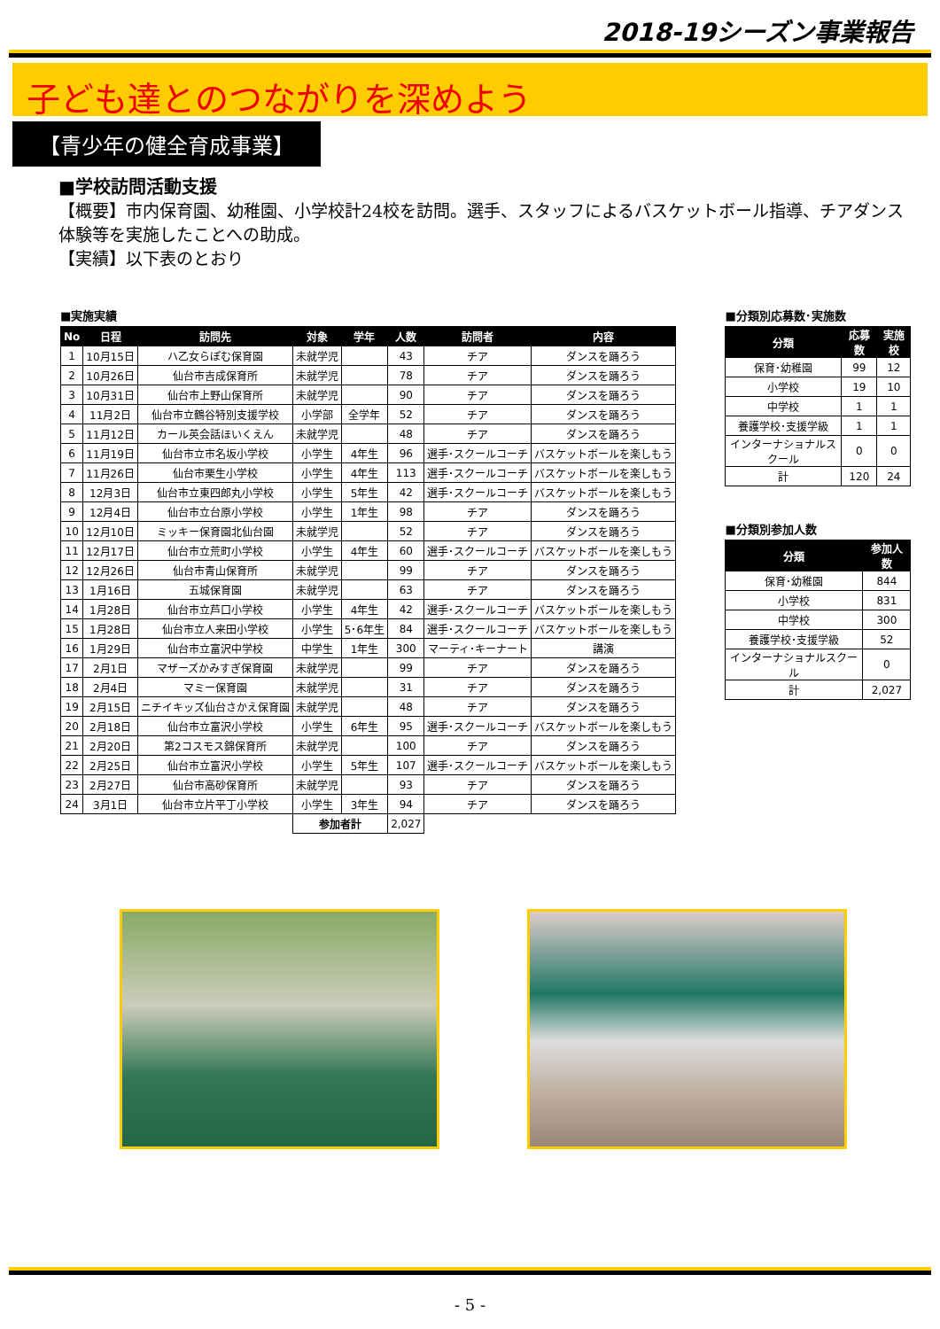2018-19シーズン事業報告
子ども達とのつながりを深めよう
【青少年の健全育成事業】
■学校訪問活動支援
【概要】市内保育園、幼稚園、小学校計24校を訪問。選手、スタッフによるバスケットボール指導、チアダンス体験等を実施したことへの助成。
【実績】以下表のとおり
■実施実績
| No | 日程 | 訪問先 | 対象 | 学年 | 人数 | 訪問者 | 内容 |
| --- | --- | --- | --- | --- | --- | --- | --- |
| 1 | 10月15日 | ハ乙女らぽむ保育園 | 未就学児 | | 43 | チア | ダンスを踊ろう |
| 2 | 10月26日 | 仙台市吉成保育所 | 未就学児 | | 78 | チア | ダンスを踊ろう |
| 3 | 10月31日 | 仙台市上野山保育所 | 未就学児 | | 90 | チア | ダンスを踊ろう |
| 4 | 11月2日 | 仙台市立鶴谷特別支援学校 | 小学部 | 全学年 | 52 | チア | ダンスを踊ろう |
| 5 | 11月12日 | カール英会話ほいくえん | 未就学児 | | 48 | チア | ダンスを踊ろう |
| 6 | 11月19日 | 仙台市立市名坂小学校 | 小学生 | 4年生 | 96 | 選手･スクールコーチ | バスケットボールを楽しもう |
| 7 | 11月26日 | 仙台市栗生小学校 | 小学生 | 4年生 | 113 | 選手･スクールコーチ | バスケットボールを楽しもう |
| 8 | 12月3日 | 仙台市立東四郎丸小学校 | 小学生 | 5年生 | 42 | 選手･スクールコーチ | バスケットボールを楽しもう |
| 9 | 12月4日 | 仙台市立台原小学校 | 小学生 | 1年生 | 98 | チア | ダンスを踊ろう |
| 10 | 12月10日 | ミッキー保育園北仙台園 | 未就学児 | | 52 | チア | ダンスを踊ろう |
| 11 | 12月17日 | 仙台市立荒町小学校 | 小学生 | 4年生 | 60 | 選手･スクールコーチ | バスケットボールを楽しもう |
| 12 | 12月26日 | 仙台市青山保育所 | 未就学児 | | 99 | チア | ダンスを踊ろう |
| 13 | 1月16日 | 五城保育園 | 未就学児 | | 63 | チア | ダンスを踊ろう |
| 14 | 1月28日 | 仙台市立芦口小学校 | 小学生 | 4年生 | 42 | 選手･スクールコーチ | バスケットボールを楽しもう |
| 15 | 1月28日 | 仙台市立人来田小学校 | 小学生 | 5･6年生 | 84 | 選手･スクールコーチ | バスケットボールを楽しもう |
| 16 | 1月29日 | 仙台市立富沢中学校 | 中学生 | 1年生 | 300 | マーティ･キーナート | 講演 |
| 17 | 2月1日 | マザーズかみすぎ保育園 | 未就学児 | | 99 | チア | ダンスを踊ろう |
| 18 | 2月4日 | マミー保育園 | 未就学児 | | 31 | チア | ダンスを踊ろう |
| 19 | 2月15日 | ニチイキッズ仙台さかえ保育園 | 未就学児 | | 48 | チア | ダンスを踊ろう |
| 20 | 2月18日 | 仙台市立富沢小学校 | 小学生 | 6年生 | 95 | 選手･スクールコーチ | バスケットボールを楽しもう |
| 21 | 2月20日 | 第2コスモス錦保育所 | 未就学児 | | 100 | チア | ダンスを踊ろう |
| 22 | 2月25日 | 仙台市立富沢小学校 | 小学生 | 5年生 | 107 | 選手･スクールコーチ | バスケットボールを楽しもう |
| 23 | 2月27日 | 仙台市高砂保育所 | 未就学児 | | 93 | チア | ダンスを踊ろう |
| 24 | 3月1日 | 仙台市立片平丁小学校 | 小学生 | 3年生 | 94 | チア | ダンスを踊ろう |
| | | | 参加者計 | | 2,027 | | |
■分類別応募数･実施数
| 分類 | 応募数 | 実施校 |
| --- | --- | --- |
| 保育･幼稚園 | 99 | 12 |
| 小学校 | 19 | 10 |
| 中学校 | 1 | 1 |
| 養護学校･支援学級 | 1 | 1 |
| インターナショナルスクール | 0 | 0 |
| 計 | 120 | 24 |
■分類別参加人数
| 分類 | 参加人数 |
| --- | --- |
| 保育･幼稚園 | 844 |
| 小学校 | 831 |
| 中学校 | 300 |
| 養護学校･支援学級 | 52 |
| インターナショナルスクール | 0 |
| 計 | 2,027 |
- 5 -